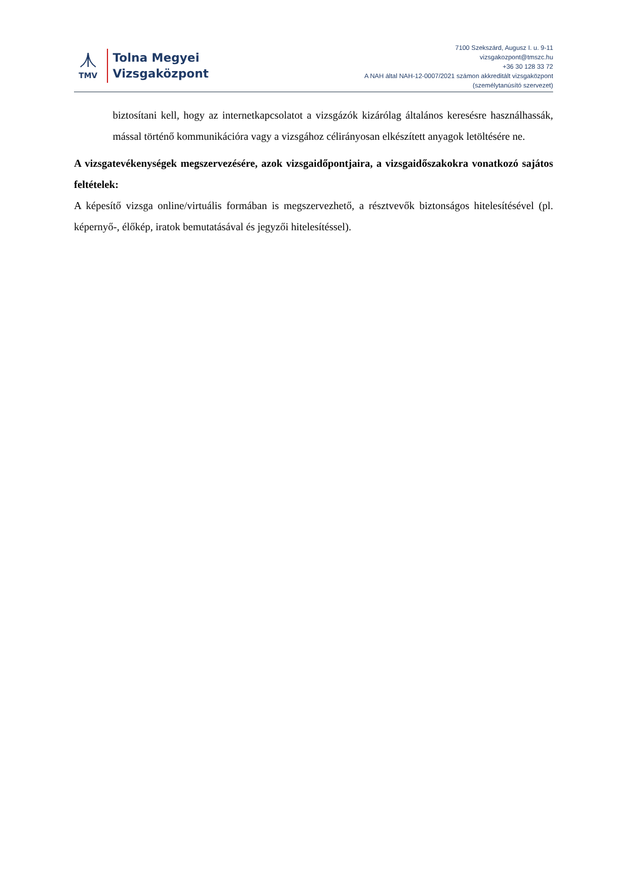TMV
Tolna Megyei
Vizsgaközpont
7100 Szekszárd, Augusz I. u. 9-11
vizsgakozpont@tmszc.hu
+36 30 128 33 72
A NAH által NAH-12-0007/2021 számon akkreditált vizsgaközpont
(személytanúsító szervezet)
biztosítani kell, hogy az internetkapcsolatot a vizsgázók kizárólag általános keresésre használhassák, mással történő kommunikációra vagy a vizsgához célirányosan elkészített anyagok letöltésére ne.
A vizsgatevékenységek megszervezésére, azok vizsgaidőpontjaira, a vizsgaidőszakokra vonatkozó sajátos feltételek:
A képesítő vizsga online/virtuális formában is megszervezhető, a résztvevők biztonságos hitelesítésével (pl. képernyő-, élőkép, iratok bemutatásával és jegyzői hitelesítéssel).